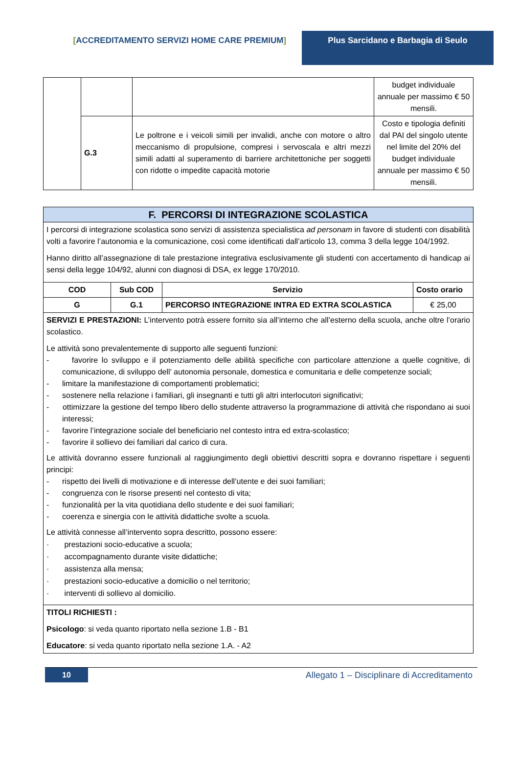[ACCREDITAMENTO SERVIZI HOME CARE PREMIUM] Plus Sarcidano e Barbagia di Seulo
| | | | budget individuale annuale per massimo € 50 mensili. |
| | G.3 | Le poltrone e i veicoli simili per invalidi, anche con motore o altro meccanismo di propulsione, compresi i servoscala e altri mezzi simili adatti al superamento di barriere architettoniche per soggetti con ridotte o impedite capacità motorie | Costo e tipologia definiti dal PAI del singolo utente nel limite del 20% del budget individuale annuale per massimo € 50 mensili. |
| F. PERCORSI DI INTEGRAZIONE SCOLASTICA | | | |
| I percorsi di integrazione scolastica sono servizi di assistenza specialistica ad personam in favore di studenti con disabilità volti a favorire l’autonomia e la comunicazione, così come identificati dall’articolo 13, comma 3 della legge 104/1992. Hanno diritto all’assegnazione di tale prestazione integrativa esclusivamente gli studenti con accertamento di handicap ai sensi della legge 104/92, alunni con diagnosi di DSA, ex legge 170/2010. | | | |
| COD | Sub COD | Servizio | Costo orario |
| G | G.1 | PERCORSO INTEGRAZIONE INTRA ED EXTRA SCOLASTICA | € 25,00 |
| SERVIZI E PRESTAZIONI: L’intervento potrà essere fornito sia all’interno che all’esterno della scuola, anche oltre l’orario scolastico. Le attività sono prevalentemente di supporto alle seguenti funzioni: - favorire lo sviluppo e il potenziamento delle abilità specifiche con particolare attenzione a quelle cognitive, di comunicazione, di sviluppo dell’ autonomia personale, domestica e comunitaria e delle competenze sociali; - limitare la manifestazione di comportamenti problematici; - sostenere nella relazione i familiari, gli insegnanti e tutti gli altri interlocutori significativi; - ottimizzare la gestione del tempo libero dello studente attraverso la programmazione di attività che rispondano ai suoi interessi; - favorire l’integrazione sociale del beneficiario nel contesto intra ed extra-scolastico; - favorire il sollievo dei familiari dal carico di cura. Le attività dovranno essere funzionali al raggiungimento degli obiettivi descritti sopra e dovranno rispettare i seguenti principi: - rispetto dei livelli di motivazione e di interesse dell’utente e dei suoi familiari; - congruenza con le risorse presenti nel contesto di vita; - funzionalità per la vita quotidiana dello studente e dei suoi familiari; - coerenza e sinergia con le attività didattiche svolte a scuola. Le attività connesse all’intervento sopra descritto, possono essere: · prestazioni socio-educative a scuola; · accompagnamento durante visite didattiche; · assistenza alla mensa; · prestazioni socio-educative a domicilio o nel territorio; · interventi di sollievo al domicilio. | | | |
| TITOLI RICHIESTI : Psicologo : si veda quanto riportato nella sezione 1.B - B1 Educatore : si veda quanto riportato nella sezione 1.A. - A2 | | | |
10
Allegato 1 – Disciplinare di Accreditamento